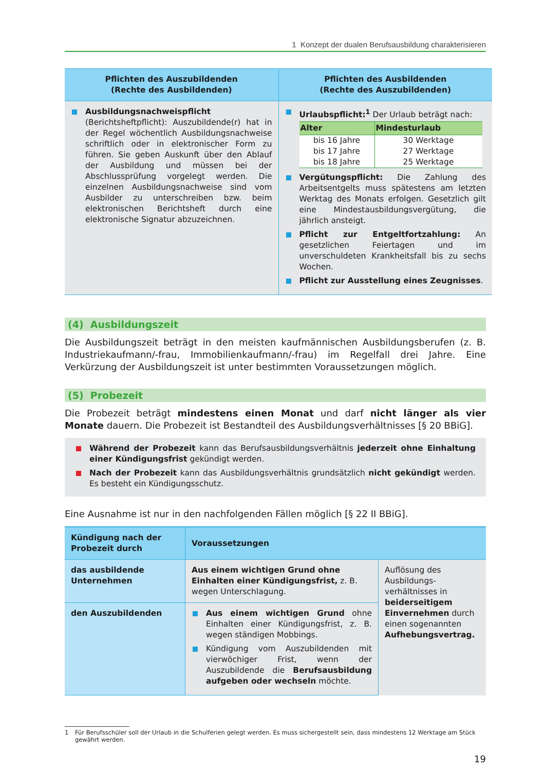1 Konzept der dualen Berufsausbildung charakterisieren
| Pflichten des Auszubildenden (Rechte des Ausbildenden) | Pflichten des Ausbildenden (Rechte des Auszubildenden) |
| --- | --- |
| Ausbildungsnachweispflicht (Berichtsheftpflicht): Auszubildende(r) hat in der Regel wöchentlich Ausbildungsnachweise schriftlich oder in elektronischer Form zu führen. Sie geben Auskunft über den Ablauf der Ausbildung und müssen bei der Abschlussprüfung vorgelegt werden. Die einzelnen Ausbildungsnachweise sind vom Ausbilder zu unterschreiben bzw. beim elektronischen Berichtsheft durch eine elektronische Signatur abzuzeichnen. | Urlaubspflicht:<sup>1</sup> Der Urlaub beträgt nach: / Alter / Mindesturlaub / / --- / --- / / bis 16 Jahre / 30 Werktage / / bis 17 Jahre / 27 Werktage / / bis 18 Jahre / 25 Werktage / Vergütungspflicht: Die Zahlung des Arbeitsentgelts muss spätestens am letzten Werktag des Monats erfolgen. Gesetzlich gilt eine Mindestausbildungsvergütung, die jährlich ansteigt. Pflicht zur Entgeltfortzahlung: An gesetzlichen Feiertagen und im unverschuldeten Krankheitsfall bis zu sechs Wochen. Pflicht zur Ausstellung eines Zeugnisses . |
(4) Ausbildungszeit
Die Ausbildungszeit beträgt in den meisten kaufmännischen Ausbildungsberufen (z. B. Industriekaufmann/-frau, Immobilienkaufmann/-frau) im Regelfall drei Jahre. Eine Verkürzung der Ausbildungszeit ist unter bestimmten Voraussetzungen möglich.
(5) Probezeit
Die Probezeit beträgt mindestens einen Monat und darf nicht länger als vier Monate dauern. Die Probezeit ist Bestandteil des Ausbildungsverhältnisses [§ 20 BBiG].
Während der Probezeit kann das Berufsausbildungsverhältnis jederzeit ohne Einhaltung einer Kündigungsfrist gekündigt werden.
Nach der Probezeit kann das Ausbildungsverhältnis grundsätzlich nicht gekündigt werden. Es besteht ein Kündigungsschutz.
Eine Ausnahme ist nur in den nachfolgenden Fällen möglich [§ 22 II BBiG].
| Kündigung nach der Probezeit durch | Voraussetzungen | |
| --- | --- | --- |
| das ausbildende Unternehmen | Aus einem wichtigen Grund ohne Einhalten einer Kündigungsfrist, z. B. wegen Unterschlagung. | Auflösung des Ausbildungs­verhältnisses in beiderseitigem Einvernehmen durch einen sogenannten Aufhebungs­vertrag. |
| den Auszubildenden | Aus einem wichtigen Grund ohne Einhalten einer Kündigungsfrist, z. B. wegen ständigen Mobbings. Kündigung vom Auszubildenden mit vierwöchiger Frist, wenn der Auszubildende die Berufsausbildung aufgeben oder wechseln möchte. | |
1 Für Berufsschüler soll der Urlaub in die Schulferien gelegt werden. Es muss sichergestellt sein, dass mindestens 12 Werktage am Stück gewährt werden.
19